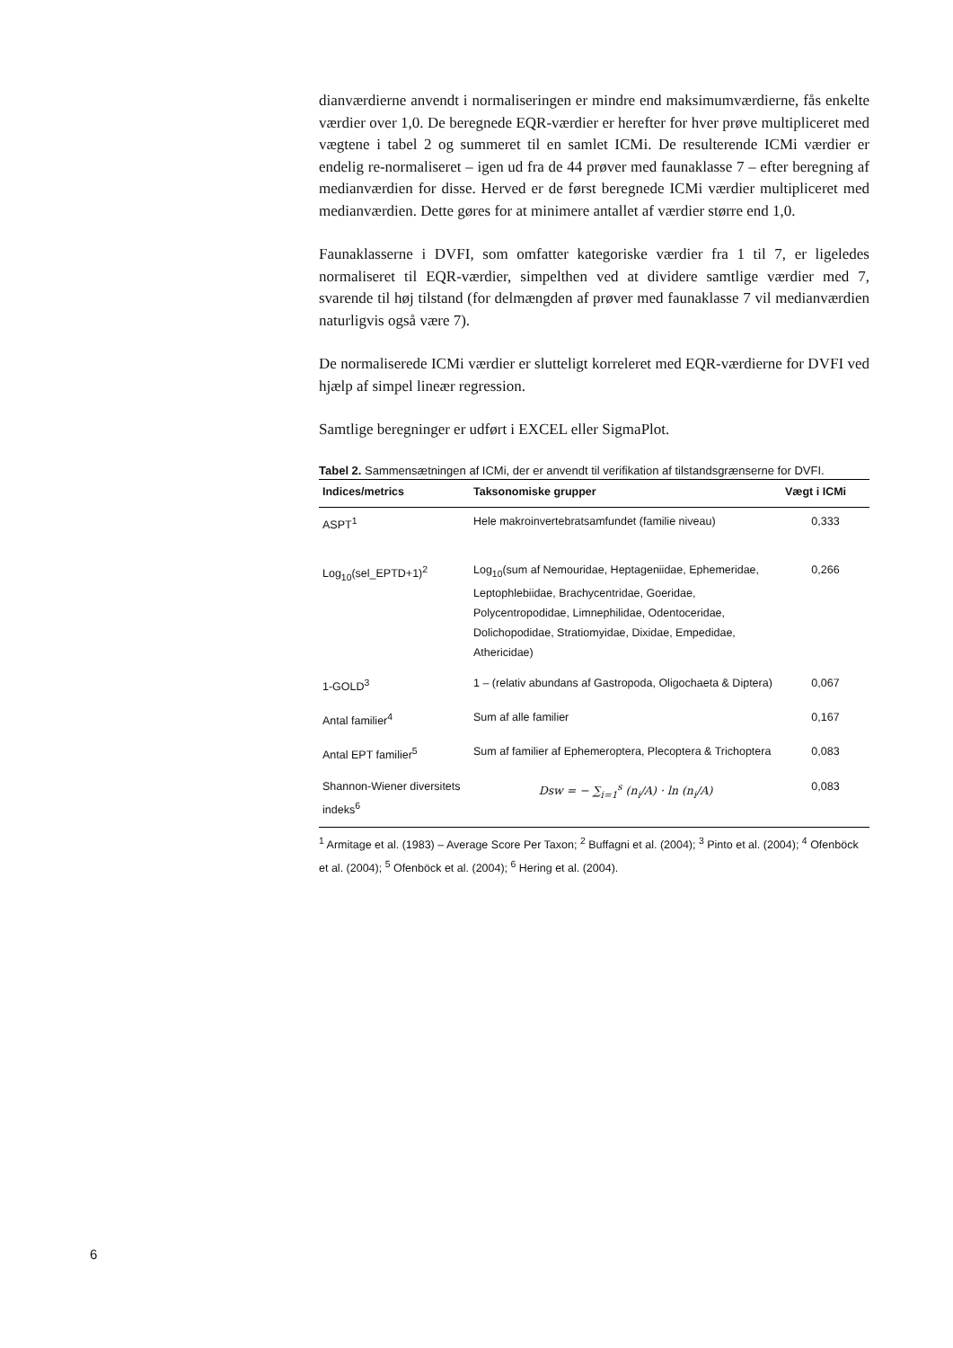dianværdierne anvendt i normaliseringen er mindre end maksimumværdi­erne, fås enkelte værdier over 1,0. De beregnede EQR-værdier er herefter for hver prøve multipliceret med vægtene i tabel 2 og summeret til en samlet ICMi. De resulterende ICMi værdier er endelig re-normaliseret – igen ud fra de 44 prøver med faunaklasse 7 – efter beregning af medianværdien for dis­se. Herved er de først beregnede ICMi værdier multipliceret med median­værdien. Dette gøres for at minimere antallet af værdier større end 1,0.
Faunaklasserne i DVFI, som omfatter kategoriske værdier fra 1 til 7, er lige­ledes normaliseret til EQR-værdier, simpelthen ved at dividere samtlige værdier med 7, svarende til høj tilstand (for delmængden af prøver med faunaklasse 7 vil medianværdien naturligvis også være 7).
De normaliserede ICMi værdier er slutteligt korreleret med EQR-værdierne for DVFI ved hjælp af simpel lineær regression.
Samtlige beregninger er udført i EXCEL eller SigmaPlot.
Tabel 2. Sammensætningen af ICMi, der er anvendt til verifikation af tilstandsgrænserne for DVFI.
| Indices/metrics | Taksonomiske grupper | Vægt i ICMi |
| --- | --- | --- |
| ASPT<sup>1</sup> | Hele makroinvertebratsamfundet (familie niveau) | 0,333 |
| Log<sub>10</sub>(sel_EPTD+1)<sup>2</sup> | Log<sub>10</sub>(sum af Nemouridae, Heptageniidae, Ephe­meridae, Leptophlebiidae, Brachycentridae, Goeri­dae, Polycentropodidae, Limnephilidae, Odentoce­ridae, Dolichopodidae, Stratiomyidae, Dixidae, Empedidae, Athericidae) | 0,266 |
| 1-GOLD<sup>3</sup> | 1 – (relativ abundans af Gastropoda, Oligochaeta & Diptera) | 0,067 |
| Antal familier<sup>4</sup> | Sum af alle familier | 0,167 |
| Antal EPT familier<sup>5</sup> | Sum af familier af Ephemeroptera, Plecoptera & Trichoptera | 0,083 |
| Shannon-Wiener diversi­tets indeks<sup>6</sup> | Dsw = − ∑<sub>i=1</sub><sup>s</sup> (n<sub>i</sub>/A) · ln (n<sub>i</sub>/A) | 0,083 |
<sup>1</sup> Armitage et al. (1983) – Average Score Per Taxon; <sup>2</sup> Buffagni et al. (2004); <sup>3</sup> Pinto et al. (2004); <sup>4</sup> Ofenböck et al. (2004); <sup>5</sup> Ofenböck et al. (2004); <sup>6</sup> Hering et al. (2004).
6